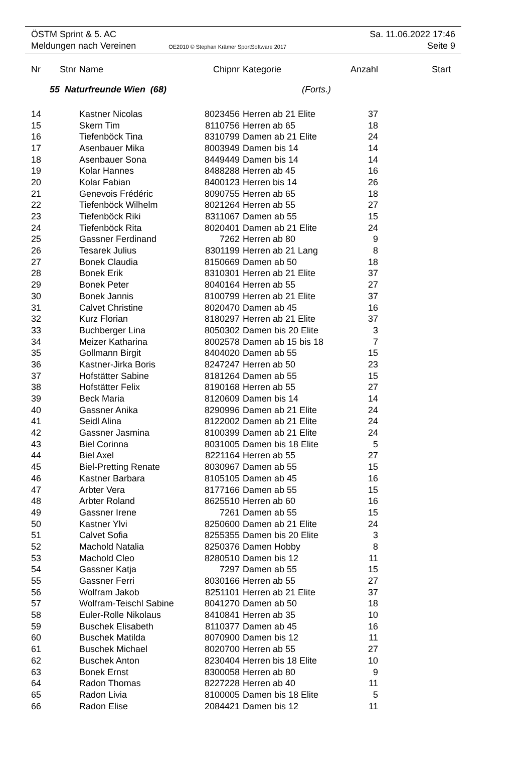ÖSTM Sprint & 5. AC Sa. 11.06.2022 17:46
Meldungen nach Vereinen OE2010 © Stephan Krämer SportSoftware 2017 Seite 9
| Nr | Stnr | Name | Chipnr | Kategorie | Anzahl | Start |
| --- | --- | --- | --- | --- | --- | --- |
| 55 Naturfreunde Wien (68) (Forts.) | | | | | | |
| 14 | | Kastner Nicolas | 8023456 | Herren ab 21 Elite | 37 | |
| 15 | | Skern Tim | 8110756 | Herren ab 65 | 18 | |
| 16 | | Tiefenböck Tina | 8310799 | Damen ab 21 Elite | 24 | |
| 17 | | Asenbauer Mika | 8003949 | Damen bis 14 | 14 | |
| 18 | | Asenbauer Sona | 8449449 | Damen bis 14 | 14 | |
| 19 | | Kolar Hannes | 8488288 | Herren ab 45 | 16 | |
| 20 | | Kolar Fabian | 8400123 | Herren bis 14 | 26 | |
| 21 | | Genevois Frédéric | 8090755 | Herren ab 65 | 18 | |
| 22 | | Tiefenböck Wilhelm | 8021264 | Herren ab 55 | 27 | |
| 23 | | Tiefenböck Riki | 8311067 | Damen ab 55 | 15 | |
| 24 | | Tiefenböck Rita | 8020401 | Damen ab 21 Elite | 24 | |
| 25 | | Gassner Ferdinand | 7262 | Herren ab 80 | 9 | |
| 26 | | Tesarek Julius | 8301199 | Herren ab 21 Lang | 8 | |
| 27 | | Bonek Claudia | 8150669 | Damen ab 50 | 18 | |
| 28 | | Bonek Erik | 8310301 | Herren ab 21 Elite | 37 | |
| 29 | | Bonek Peter | 8040164 | Herren ab 55 | 27 | |
| 30 | | Bonek Jannis | 8100799 | Herren ab 21 Elite | 37 | |
| 31 | | Calvet Christine | 8020470 | Damen ab 45 | 16 | |
| 32 | | Kurz Florian | 8180297 | Herren ab 21 Elite | 37 | |
| 33 | | Buchberger Lina | 8050302 | Damen bis 20 Elite | 3 | |
| 34 | | Meizer Katharina | 8002578 | Damen ab 15 bis 18 | 7 | |
| 35 | | Gollmann Birgit | 8404020 | Damen ab 55 | 15 | |
| 36 | | Kastner-Jirka Boris | 8247247 | Herren ab 50 | 23 | |
| 37 | | Hofstätter Sabine | 8181264 | Damen ab 55 | 15 | |
| 38 | | Hofstätter Felix | 8190168 | Herren ab 55 | 27 | |
| 39 | | Beck Maria | 8120609 | Damen bis 14 | 14 | |
| 40 | | Gassner Anika | 8290996 | Damen ab 21 Elite | 24 | |
| 41 | | Seidl Alina | 8122002 | Damen ab 21 Elite | 24 | |
| 42 | | Gassner Jasmina | 8100399 | Damen ab 21 Elite | 24 | |
| 43 | | Biel Corinna | 8031005 | Damen bis 18 Elite | 5 | |
| 44 | | Biel Axel | 8221164 | Herren ab 55 | 27 | |
| 45 | | Biel-Pretting Renate | 8030967 | Damen ab 55 | 15 | |
| 46 | | Kastner Barbara | 8105105 | Damen ab 45 | 16 | |
| 47 | | Arbter Vera | 8177166 | Damen ab 55 | 15 | |
| 48 | | Arbter Roland | 8625510 | Herren ab 60 | 16 | |
| 49 | | Gassner Irene | 7261 | Damen ab 55 | 15 | |
| 50 | | Kastner Ylvi | 8250600 | Damen ab 21 Elite | 24 | |
| 51 | | Calvet Sofia | 8255355 | Damen bis 20 Elite | 3 | |
| 52 | | Machold Natalia | 8250376 | Damen Hobby | 8 | |
| 53 | | Machold Cleo | 8280510 | Damen bis 12 | 11 | |
| 54 | | Gassner Katja | 7297 | Damen ab 55 | 15 | |
| 55 | | Gassner Ferri | 8030166 | Herren ab 55 | 27 | |
| 56 | | Wolfram Jakob | 8251101 | Herren ab 21 Elite | 37 | |
| 57 | | Wolfram-Teischl Sabine | 8041270 | Damen ab 50 | 18 | |
| 58 | | Euler-Rolle Nikolaus | 8410841 | Herren ab 35 | 10 | |
| 59 | | Buschek Elisabeth | 8110377 | Damen ab 45 | 16 | |
| 60 | | Buschek Matilda | 8070900 | Damen bis 12 | 11 | |
| 61 | | Buschek Michael | 8020700 | Herren ab 55 | 27 | |
| 62 | | Buschek Anton | 8230404 | Herren bis 18 Elite | 10 | |
| 63 | | Bonek Ernst | 8300058 | Herren ab 80 | 9 | |
| 64 | | Radon Thomas | 8227228 | Herren ab 40 | 11 | |
| 65 | | Radon Livia | 8100005 | Damen bis 18 Elite | 5 | |
| 66 | | Radon Elise | 2084421 | Damen bis 12 | 11 | |